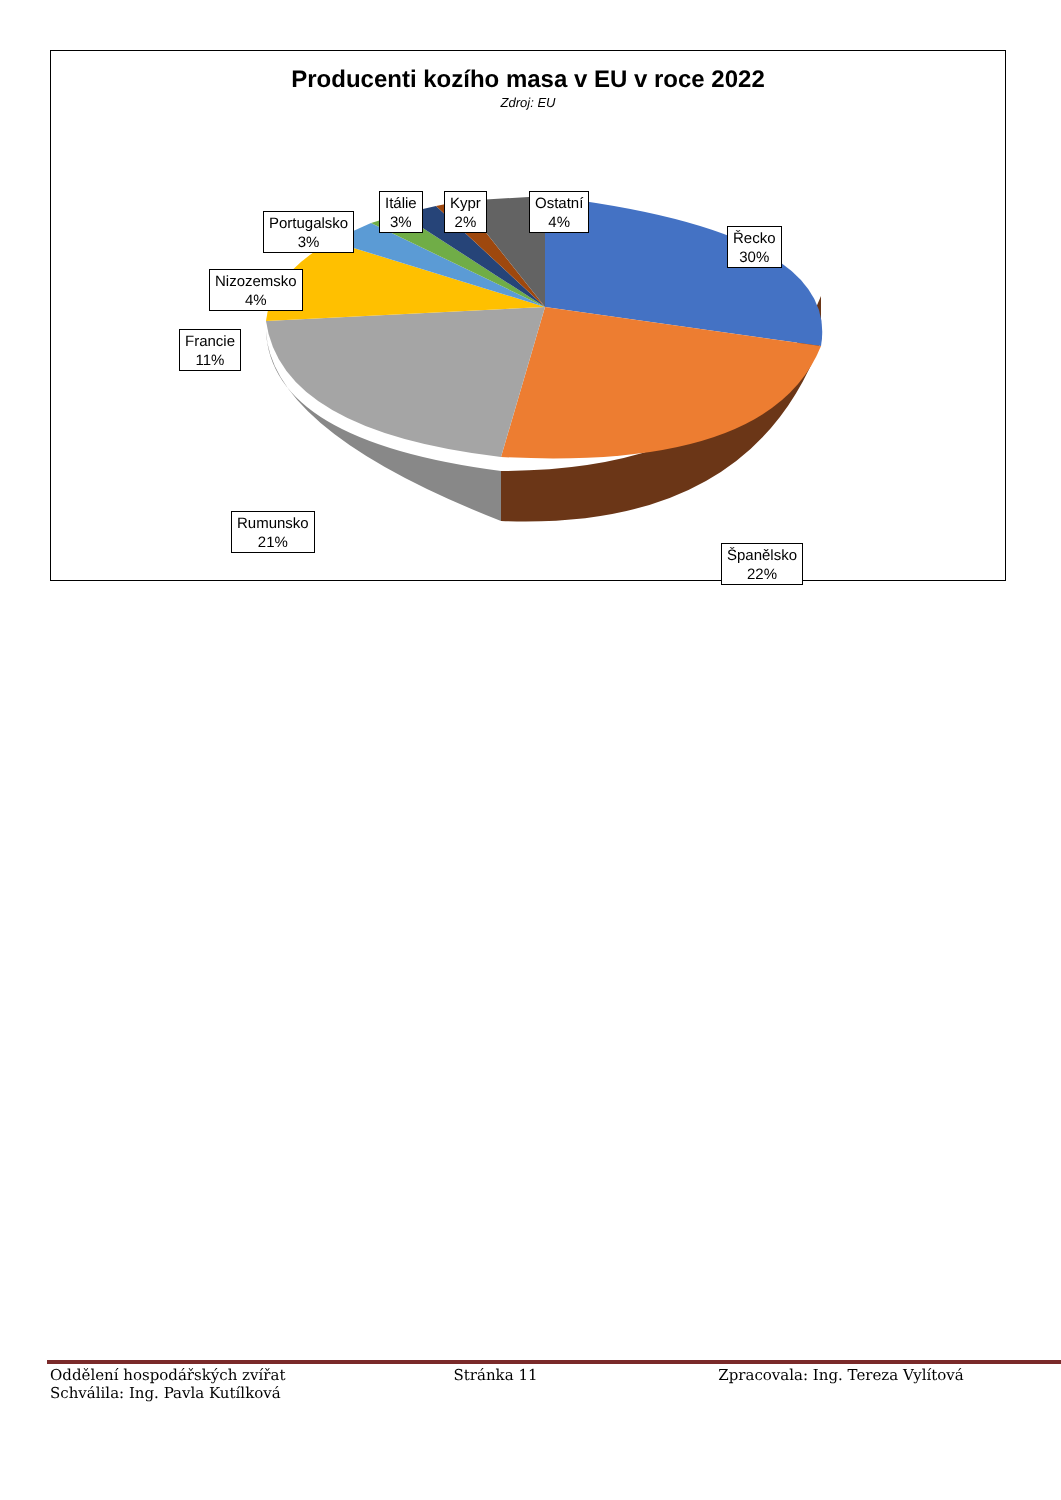Producenti kozího masa v EU v roce 2022
Zdroj: EU
Řecko
30%
Španělsko
22%
Rumunsko
21%
Francie
11%
Nizozemsko
4%
Portugalsko
3%
Itálie
3%
Kypr
2%
Ostatní
4%
Oddělení hospodářských zvířat Stránka 11 Zpracovala: Ing. Tereza Vylítová
Schválila: Ing. Pavla Kutílková